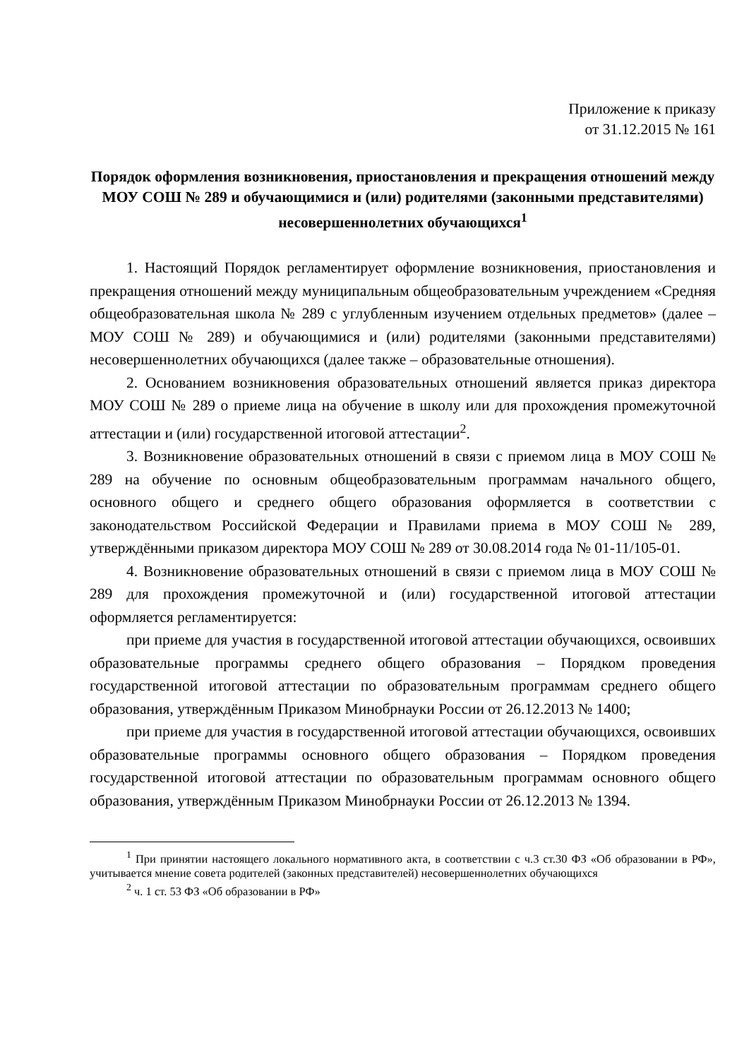Приложение к приказу
от 31.12.2015 № 161
Порядок оформления возникновения, приостановления и прекращения отношений между МОУ СОШ № 289 и обучающимися и (или) родителями (законными представителями) несовершеннолетних обучающихся<sup>1</sup>
1. Настоящий Порядок регламентирует оформление возникновения, приостановления и прекращения отношений между муниципальным общеобразовательным учреждением «Средняя общеобразовательная школа № 289 с углубленным изучением отдельных предметов» (далее – МОУ СОШ № 289) и обучающимися и (или) родителями (законными представителями) несовершеннолетних обучающихся (далее также – образовательные отношения).
2. Основанием возникновения образовательных отношений является приказ директора МОУ СОШ № 289 о приеме лица на обучение в школу или для прохождения промежуточной аттестации и (или) государственной итоговой аттестации<sup>2</sup>.
3. Возникновение образовательных отношений в связи с приемом лица в МОУ СОШ № 289 на обучение по основным общеобразовательным программам начального общего, основного общего и среднего общего образования оформляется в соответствии с законодательством Российской Федерации и Правилами приема в МОУ СОШ № 289, утверждёнными приказом директора МОУ СОШ № 289 от 30.08.2014 года № 01-11/105-01.
4. Возникновение образовательных отношений в связи с приемом лица в МОУ СОШ № 289 для прохождения промежуточной и (или) государственной итоговой аттестации оформляется регламентируется:
при приеме для участия в государственной итоговой аттестации обучающихся, освоивших образовательные программы среднего общего образования – Порядком проведения государственной итоговой аттестации по образовательным программам среднего общего образования, утверждённым Приказом Минобрнауки России от 26.12.2013 № 1400;
при приеме для участия в государственной итоговой аттестации обучающихся, освоивших образовательные программы основного общего образования – Порядком проведения государственной итоговой аттестации по образовательным программам основного общего образования, утверждённым Приказом Минобрнауки России от 26.12.2013 № 1394.
<sup>1</sup> При принятии настоящего локального нормативного акта, в соответствии с ч.3 ст.30 ФЗ «Об образовании в РФ», учитывается мнение совета родителей (законных представителей) несовершеннолетних обучающихся
<sup>2</sup> ч. 1 ст. 53 ФЗ «Об образовании в РФ»